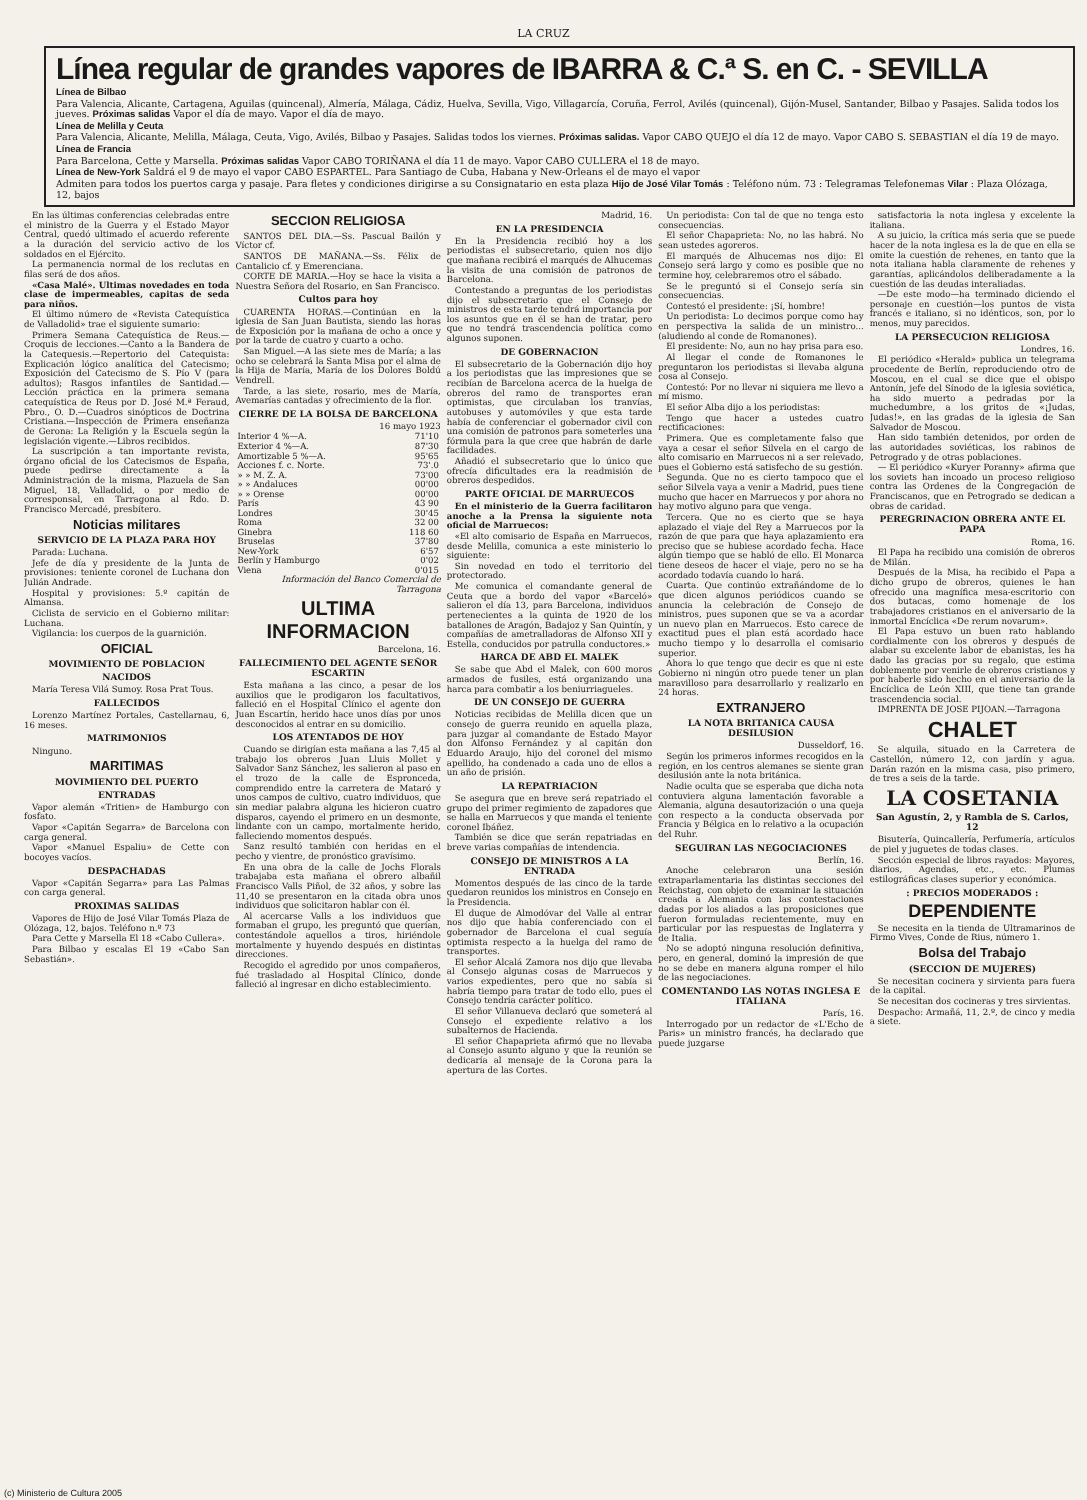LA CRUZ
Línea regular de grandes vapores de IBARRA & C.ª S. en C. - SEVILLA
Línea de Bilbao
Para Valencia, Alicante, Cartagena, Aguilas (quincenal), Almería, Málaga, Cádiz, Huelva, Sevilla, Vigo, Villagarcía, Coruña, Ferrol, Avilés (quincenal), Gijón-Musel, Santander, Bilbao y Pasajes. Salida todos los jueves. Próximas salidas Vapor el día de mayo. Vapor el día de mayo.
Línea de Melilla y Ceuta
Para Valencia, Alicante, Melilla, Málaga, Ceuta, Vigo, Avilés, Bilbao y Pasajes. Salidas todos los viernes. Próximas salidas. Vapor CABO QUEJO el día 12 de mayo. Vapor CABO S. SEBASTIAN el día 19 de mayo.
Línea de Francia
Para Barcelona, Cette y Marsella. Próximas salidas Vapor CABO TORIÑANA el día 11 de mayo. Vapor CABO CULLERA el 18 de mayo.
Línea de New-York Saldrá el 9 de mayo el vapor CABO ESPARTEL. Para Santiago de Cuba, Habana y New-Orleans el de mayo el vapor
Admiten para todos los puertos carga y pasaje. Para fletes y condiciones dirigirse a su Consignatario en esta plaza Hijo de José Vilar Tomás : Teléfono núm. 73 : Telegramas Telefonemas Vilar : Plaza Olózaga, 12, bajos
En las últimas conferencias celebradas entre el ministro de la Guerra y el Estado Mayor Central, quedó ultimado el acuerdo referente a la duración del servicio activo de los soldados en el Ejército.
La permanencia normal de los reclutas en filas será de dos años.
«Casa Malé». Ultimas novedades en toda clase de impermeables, capitas de seda para niños.
El último número de «Revista Catequística de Valladolid» trae el siguiente sumario:
Primera Semana Catequística de Reus.—Croquis de lecciones.—Canto a la Bandera de la Catequesis.—Repertorio del Catequista: Explicación lógico analítica del Catecismo; Exposición del Catecismo de S. Pío V (para adultos); Rasgos infantiles de Santidad.—Lección práctica en la primera semana catequística de Reus por D. José M.ª Feraud, Pbro., O. D.—Cuadros sinópticos de Doctrina Cristiana.—Inspección de Primera enseñanza de Gerona: La Religión y la Escuela según la legislación vigente.—Libros recibidos.
La suscripción a tan importante revista, órgano oficial de los Catecismos de España, puede pedirse directamente a la Administración de la misma, Plazuela de San Miguel, 18, Valladolid, o por medio de corresponsal, en Tarragona al Rdo. D. Francisco Mercadé, presbítero.
Noticias militares
SERVICIO DE LA PLAZA PARA HOY
Parada: Luchana.
Jefe de día y presidente de la Junta de provisiones: teniente coronel de Luchana don Julián Andrade.
Hospital y provisiones: 5.º capitán de Almansa.
Ciclista de servicio en el Gobierno militar: Luchana.
Vigilancia: los cuerpos de la guarnición.
OFICIAL
MOVIMIENTO DE POBLACION
NACIDOS
María Teresa Vilá Sumoy. Rosa Prat Tous.
FALLECIDOS
Lorenzo Martínez Portales, Castellarnau, 6, 16 meses.
MATRIMONIOS
Ninguno.
MARITIMAS
MOVIMIENTO DEL PUERTO
ENTRADAS
Vapor alemán «Tritien» de Hamburgo con fosfato.
Vapor «Capitán Segarra» de Barcelona con carga general.
Vapor «Manuel Espaliu» de Cette con bocoyes vacíos.
DESPACHADAS
Vapor «Capitán Segarra» para Las Palmas con carga general.
PROXIMAS SALIDAS
Vapores de Hijo de José Vilar Tomás Plaza de Olózaga, 12, bajos. Teléfono n.º 73
Para Cette y Marsella El 18 «Cabo Cullera».
Para Bilbao y escalas El 19 «Cabo San Sebastián».
SECCION RELIGIOSA
SANTOS DEL DIA.—Ss. Pascual Bailón y Víctor cf.
SANTOS DE MAÑANA.—Ss. Félix de Cantalicio cf. y Emerenciana.
CORTE DE MARIA.—Hoy se hace la visita a Nuestra Señora del Rosario, en San Francisco.
Cultos para hoy
CUARENTA HORAS.—Continúan en la iglesia de San Juan Bautista, siendo las horas de Exposición por la mañana de ocho a once y por la tarde de cuatro y cuarto a ocho.
San Miguel.—A las siete mes de María; a las ocho se celebrará la Santa Misa por el alma de la Hija de María, María de los Dolores Boldú Vendrell.
Tarde, a las siete, rosario, mes de María, Avemarías cantadas y ofrecimiento de la flor.
CIERRE DE LA BOLSA DE BARCELONA
16 mayo 1923
| Interior 4 %—A. | 71'10 |
| Exterior 4 %—A. | 87'30 |
| Amortizable 5 %—A. | 95'65 |
| Acciones f. c. Norte. | 73'.0 |
| » » M. Z. A. | 73'00 |
| » » Andaluces | 00'00 |
| » » Orense | 00'00 |
| París | 43 90 |
| Londres | 30'45 |
| Roma | 32 00 |
| Ginebra | 118 60 |
| Bruselas | 37'80 |
| New-York | 6'57 |
| Berlín y Hamburgo | 0'02 |
| Viena | 0'015 |
Información del Banco Comercial de Tarragona
ULTIMA INFORMACION
Barcelona, 16.
FALLECIMIENTO DEL AGENTE SEÑOR ESCARTIN
Esta mañana a las cinco, a pesar de los auxilios que le prodigaron los facultativos, falleció en el Hospital Clínico el agente don Juan Escartín, herido hace unos días por unos desconocidos al entrar en su domicilio.
LOS ATENTADOS DE HOY
Cuando se dirigían esta mañana a las 7,45 al trabajo los obreros Juan Lluis Mollet y Salvador Sanz Sánchez, les salieron al paso en el trozo de la calle de Espronceda, comprendido entre la carretera de Mataró y unos campos de cultivo, cuatro individuos, que sin mediar palabra alguna les hicieron cuatro disparos, cayendo el primero en un desmonte, lindante con un campo, mortalmente herido, falleciendo momentos después.
Sanz resultó también con heridas en el pecho y vientre, de pronóstico gravísimo.
En una obra de la calle de Jochs Florals trabajaba esta mañana el obrero albañil Francisco Valls Piñol, de 32 años, y sobre las 11,40 se presentaron en la citada obra unos individuos que solicitaron hablar con él.
Al acercarse Valls a los individuos que formaban el grupo, les preguntó que querían, contestándole aquellos a tiros, hiriéndole mortalmente y huyendo después en distintas direcciones.
Recogido el agredido por unos compañeros, fué trasladado al Hospital Clínico, donde falleció al ingresar en dicho establecimiento.
Madrid, 16.
EN LA PRESIDENCIA
En la Presidencia recibió hoy a los periodistas el subsecretario, quien nos dijo que mañana recibirá el marqués de Alhucemas la visita de una comisión de patronos de Barcelona.
Contestando a preguntas de los periodistas dijo el subsecretario que el Consejo de ministros de esta tarde tendrá importancia por los asuntos que en él se han de tratar, pero que no tendrá trascendencia política como algunos suponen.
DE GOBERNACION
El subsecretario de la Gobernación dijo hoy a los periodistas que las impresiones que se recibían de Barcelona acerca de la huelga de obreros del ramo de transportes eran optimistas, que circulaban los tranvías, autobuses y automóviles y que esta tarde había de conferenciar el gobernador civil con una comisión de patronos para someterles una fórmula para la que cree que habrán de darle facilidades.
Añadió el subsecretario que lo único que ofrecía dificultades era la readmisión de obreros despedidos.
PARTE OFICIAL DE MARRUECOS
En el ministerio de la Guerra facilitaron anoche a la Prensa la siguiente nota oficial de Marruecos:
«El alto comisario de España en Marruecos, desde Melilla, comunica a este ministerio lo siguiente:
Sin novedad en todo el territorio del protectorado.
Me comunica el comandante general de Ceuta que a bordo del vapor «Barceló» salieron el día 13, para Barcelona, individuos pertenecientes a la quinta de 1920 de los batallones de Aragón, Badajoz y San Quintín, y compañías de ametralladoras de Alfonso XII y Estella, conducidos por patrulla conductores.»
HARCA DE ABD EL MALEK
Se sabe que Abd el Malek, con 600 moros armados de fusiles, está organizando una harca para combatir a los beniurriagueles.
DE UN CONSEJO DE GUERRA
Noticias recibidas de Melilla dicen que un consejo de guerra reunido en aquella plaza, para juzgar al comandante de Estado Mayor don Alfonso Fernández y al capitán don Eduardo Araujo, hijo del coronel del mismo apellido, ha condenado a cada uno de ellos a un año de prisión.
LA REPATRIACION
Se asegura que en breve será repatriado el grupo del primer regimiento de zapadores que se halla en Marruecos y que manda el teniente coronel Ibáñez.
También se dice que serán repatriadas en breve varias compañías de intendencia.
CONSEJO DE MINISTROS A LA ENTRADA
Momentos después de las cinco de la tarde quedaron reunidos los ministros en Consejo en la Presidencia.
El duque de Almodóvar del Valle al entrar nos dijo que había conferenciado con el gobernador de Barcelona el cual seguía optimista respecto a la huelga del ramo de transportes.
El señor Alcalá Zamora nos dijo que llevaba al Consejo algunas cosas de Marruecos y varios expedientes, pero que no sabía si habría tiempo para tratar de todo ello, pues el Consejo tendría carácter político.
El señor Villanueva declaró que someterá al Consejo el expediente relativo a los subalternos de Hacienda.
El señor Chapaprieta afirmó que no llevaba al Consejo asunto alguno y que la reunión se dedicaría al mensaje de la Corona para la apertura de las Cortes.
Un periodista: Con tal de que no tenga esto consecuencias.
El señor Chapaprieta: No, no las habrá. No sean ustedes agoreros.
El marqués de Alhucemas nos dijo: El Consejo será largo y como es posible que no termine hoy, celebraremos otro el sábado.
Se le preguntó si el Consejo sería sin consecuencias.
Contestó el presidente: ¡Sí, hombre!
Un periodista: Lo decimos porque como hay en perspectiva la salida de un ministro... (aludiendo al conde de Romanones).
El presidente: No, aun no hay prisa para eso.
Al llegar el conde de Romanones le preguntaron los periodistas si llevaba alguna cosa al Consejo.
Contestó: Por no llevar ni siquiera me llevo a mí mismo.
El señor Alba dijo a los periodistas:
Tengo que hacer a ustedes cuatro rectificaciones:
Primera. Que es completamente falso que vaya a cesar el señor Silvela en el cargo de alto comisario en Marruecos ni a ser relevado, pues el Gobierno está satisfecho de su gestión.
Segunda. Que no es cierto tampoco que el señor Silvela vaya a venir a Madrid, pues tiene mucho que hacer en Marruecos y por ahora no hay motivo alguno para que venga.
Tercera. Que no es cierto que se haya aplazado el viaje del Rey a Marruecos por la razón de que para que haya aplazamiento era preciso que se hubiese acordado fecha. Hace algún tiempo que se habló de ello. El Monarca tiene deseos de hacer el viaje, pero no se ha acordado todavía cuando lo hará.
Cuarta. Que continúo extrañándome de lo que dicen algunos periódicos cuando se anuncia la celebración de Consejo de ministros, pues suponen que se va a acordar un nuevo plan en Marruecos. Esto carece de exactitud pues el plan está acordado hace mucho tiempo y lo desarrolla el comisario superior.
Ahora lo que tengo que decir es que ni este Gobierno ni ningún otro puede tener un plan maravilloso para desarrollarlo y realizarlo en 24 horas.
EXTRANJERO
LA NOTA BRITANICA CAUSA DESILUSION
Dusseldorf, 16.
Según los primeros informes recogidos en la región, en los centros alemanes se siente gran desilusión ante la nota británica.
Nadie oculta que se esperaba que dicha nota contuviera alguna lamentación favorable a Alemania, alguna desautorización o una queja con respecto a la conducta observada por Francia y Bélgica en lo relativo a la ocupación del Ruhr.
SEGUIRAN LAS NEGOCIACIONES
Berlín, 16.
Anoche celebraron una sesión extraparlamentaria las distintas secciones del Reichstag, con objeto de examinar la situación creada a Alemania con las contestaciones dadas por los aliados a las proposiciones que fueron formuladas recientemente, muy en particular por las respuestas de Inglaterra y de Italia.
No se adoptó ninguna resolución definitiva, pero, en general, dominó la impresión de que no se debe en manera alguna romper el hilo de las negociaciones.
COMENTANDO LAS NOTAS INGLESA E ITALIANA
París, 16.
Interrogado por un redactor de «L'Echo de Paris» un ministro francés, ha declarado que puede juzgarse
satisfactoria la nota inglesa y excelente la italiana.
A su juicio, la crítica más seria que se puede hacer de la nota inglesa es la de que en ella se omite la cuestión de rehenes, en tanto que la nota italiana habla claramente de rehenes y garantías, aplicándolos deliberadamente a la cuestión de las deudas interaliadas.
—De este modo—ha terminado diciendo el personaje en cuestión—los puntos de vista francés e italiano, si no idénticos, son, por lo menos, muy parecidos.
LA PERSECUCION RELIGIOSA
Londres, 16.
El periódico «Herald» publica un telegrama procedente de Berlín, reproduciendo otro de Moscou, en el cual se dice que el obispo Antonín, jefe del Sínodo de la iglesia soviética, ha sido muerto a pedradas por la muchedumbre, a los gritos de «¡Judas, Judas!», en las gradas de la iglesia de San Salvador de Moscou.
Han sido también detenidos, por orden de las autoridades soviéticas, los rabinos de Petrogrado y de otras poblaciones.
— El periódico «Kuryer Porannу» afirma que los soviets han incoado un proceso religioso contra las Ordenes de la Congregación de Franciscanos, que en Petrogrado se dedican a obras de caridad.
PEREGRINACION OBRERA ANTE EL PAPA
Roma, 16.
El Papa ha recibido una comisión de obreros de Milán.
Después de la Misa, ha recibido el Papa a dicho grupo de obreros, quienes le han ofrecido una magnífica mesa-escritorio con dos butacas, como homenaje de los trabajadores cristianos en el aniversario de la inmortal Encíclica «De rerum novarum».
El Papa estuvo un buen rato hablando cordialmente con los obreros y después de alabar su excelente labor de ebanistas, les ha dado las gracias por su regalo, que estima doblemente por venirle de obreros cristianos y por haberle sido hecho en el aniversario de la Encíclica de León XIII, que tiene tan grande trascendencia social.
IMPRENTA DE JOSE PIJOAN.—Tarragona
CHALET
Se alquila, situado en la Carretera de Castellón, número 12, con jardín y agua. Darán razón en la misma casa, piso primero, de tres a seis de la tarde.
LA COSETANIA
San Agustín, 2, y Rambla de S. Carlos, 12
Bisutería, Quincallería, Perfumería, artículos de piel y juguetes de todas clases.
Sección especial de libros rayados: Mayores, diarios, Agendas, etc., etc. Plumas estilográficas clases superior y económica.
: PRECIOS MODERADOS :
DEPENDIENTE
Se necesita en la tienda de Ultramarinos de Firmo Vives, Conde de Rius, número 1.
Bolsa del Trabajo
(SECCION DE MUJERES)
Se necesitan cocinera y sirvienta para fuera de la capital.
Se necesitan dos cocineras y tres sirvientas.
Despacho: Armañá, 11, 2.º, de cinco y media a siete.
(c) Ministerio de Cultura 2005